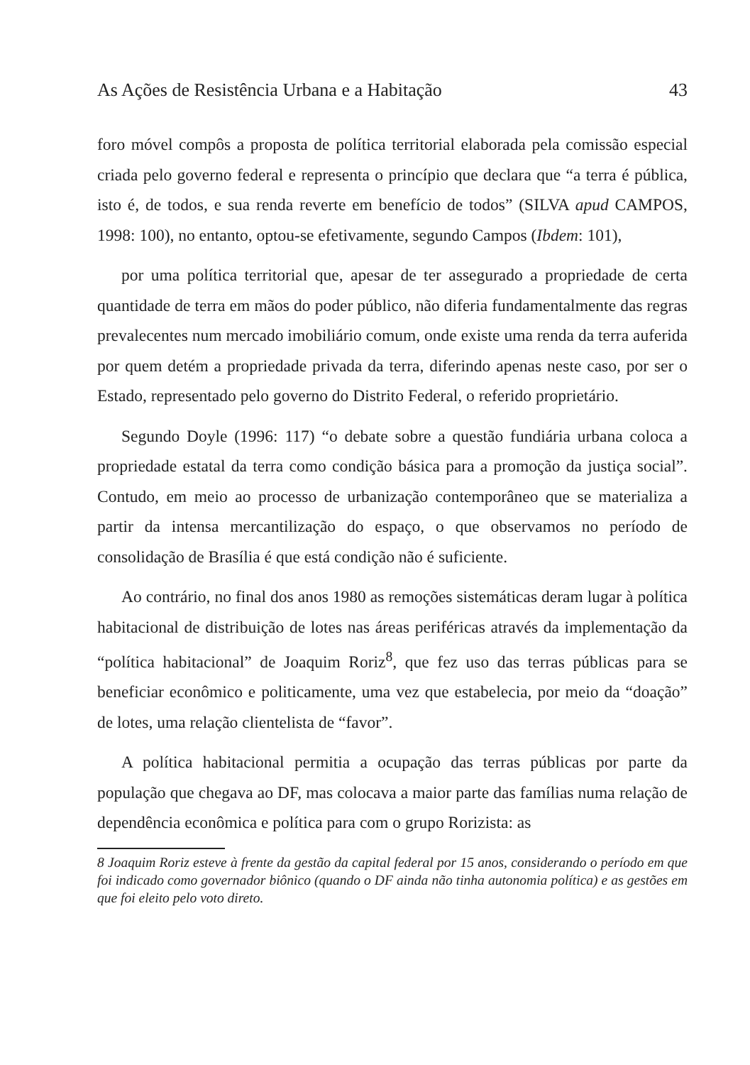As Ações de Resistência Urbana e a Habitação 43
foro móvel compôs a proposta de política territorial elaborada pela comissão especial criada pelo governo federal e representa o princípio que declara que “a terra é pública, isto é, de todos, e sua renda reverte em benefício de todos” (SILVA apud CAMPOS, 1998: 100), no entanto, optou-se efetivamente, segundo Campos (Ibdem: 101),
por uma política territorial que, apesar de ter assegurado a propriedade de certa quantidade de terra em mãos do poder público, não diferia fundamentalmente das regras prevalecentes num mercado imobiliário comum, onde existe uma renda da terra auferida por quem detém a propriedade privada da terra, diferindo apenas neste caso, por ser o Estado, representado pelo governo do Distrito Federal, o referido proprietário.
Segundo Doyle (1996: 117) “o debate sobre a questão fundiária urbana coloca a propriedade estatal da terra como condição básica para a promoção da justiça social”. Contudo, em meio ao processo de urbanização contemporâneo que se materializa a partir da intensa mercantilização do espaço, o que observamos no período de consolidação de Brasília é que está condição não é suficiente.
Ao contrário, no final dos anos 1980 as remoções sistemáticas deram lugar à política habitacional de distribuição de lotes nas áreas periféricas através da implementação da “política habitacional” de Joaquim Roriz<sup>8</sup>, que fez uso das terras públicas para se beneficiar econômico e politicamente, uma vez que estabelecia, por meio da “doação” de lotes, uma relação clientelista de “favor”.
A política habitacional permitia a ocupação das terras públicas por parte da população que chegava ao DF, mas colocava a maior parte das famílias numa relação de dependência econômica e política para com o grupo Rorizista: as
8 Joaquim Roriz esteve à frente da gestão da capital federal por 15 anos, considerando o período em que foi indicado como governador biônico (quando o DF ainda não tinha autonomia política) e as gestões em que foi eleito pelo voto direto.